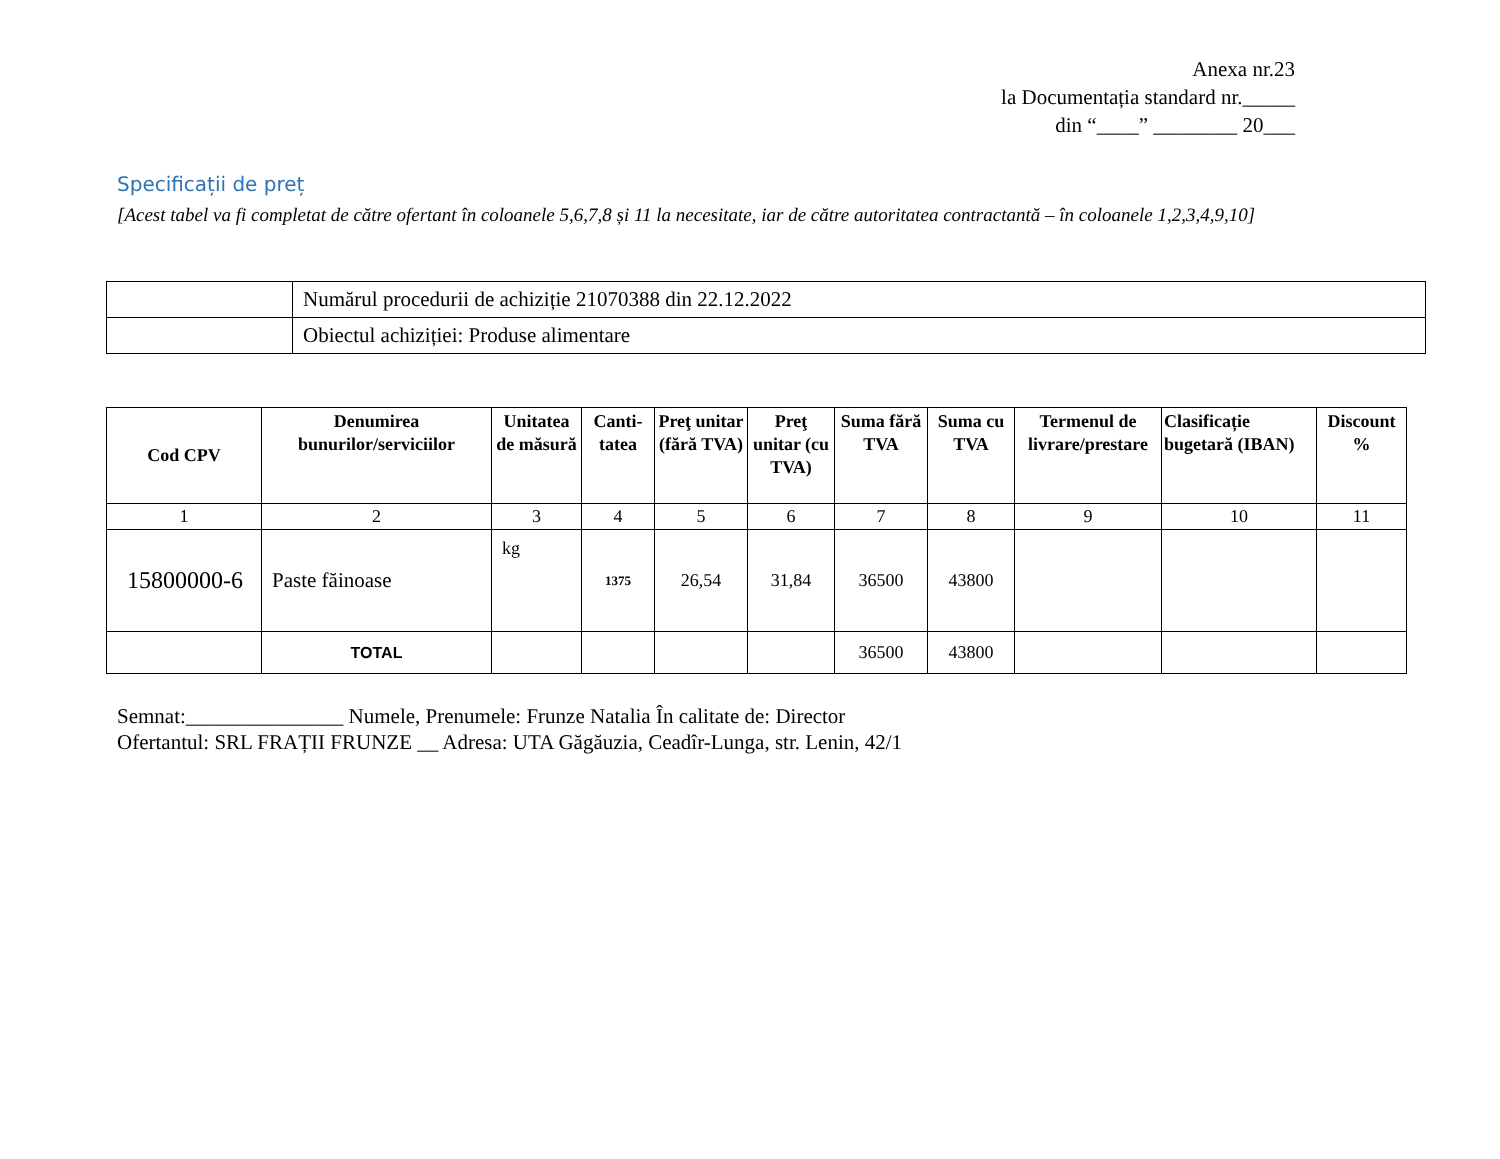Anexa nr.23
la Documentația standard nr._____
din “____” ________ 20___
Specificații de preț
[Acest tabel va fi completat de către ofertant în coloanele 5,6,7,8 și 11 la necesitate, iar de către autoritatea contractantă – în coloanele 1,2,3,4,9,10]
| | Numărul procedurii de achiziție 21070388 din 22.12.2022 |
| | Obiectul achiziției: Produse alimentare |
| Cod CPV | Denumirea bunurilor/serviciilor | Unitatea de măsură | Canti-tatea | Preţ unitar (fără TVA) | Preţ unitar (cu TVA) | Suma fără TVA | Suma cu TVA | Termenul de livrare/prestare | Clasificație bugetară (IBAN) | Discount % |
| --- | --- | --- | --- | --- | --- | --- | --- | --- | --- | --- |
| 1 | 2 | 3 | 4 | 5 | 6 | 7 | 8 | 9 | 10 | 11 |
| 15800000-6 | Paste făinoase | kg | 1375 | 26,54 | 31,84 | 36500 | 43800 | | | |
| | TOTAL | | | | | 36500 | 43800 | | | |
Semnat:_______________ Numele, Prenumele: Frunze Natalia În calitate de: Director
Ofertantul: SRL FRAȚII FRUNZE __ Adresa: UTA Găgăuzia, Ceadîr-Lunga, str. Lenin, 42/1